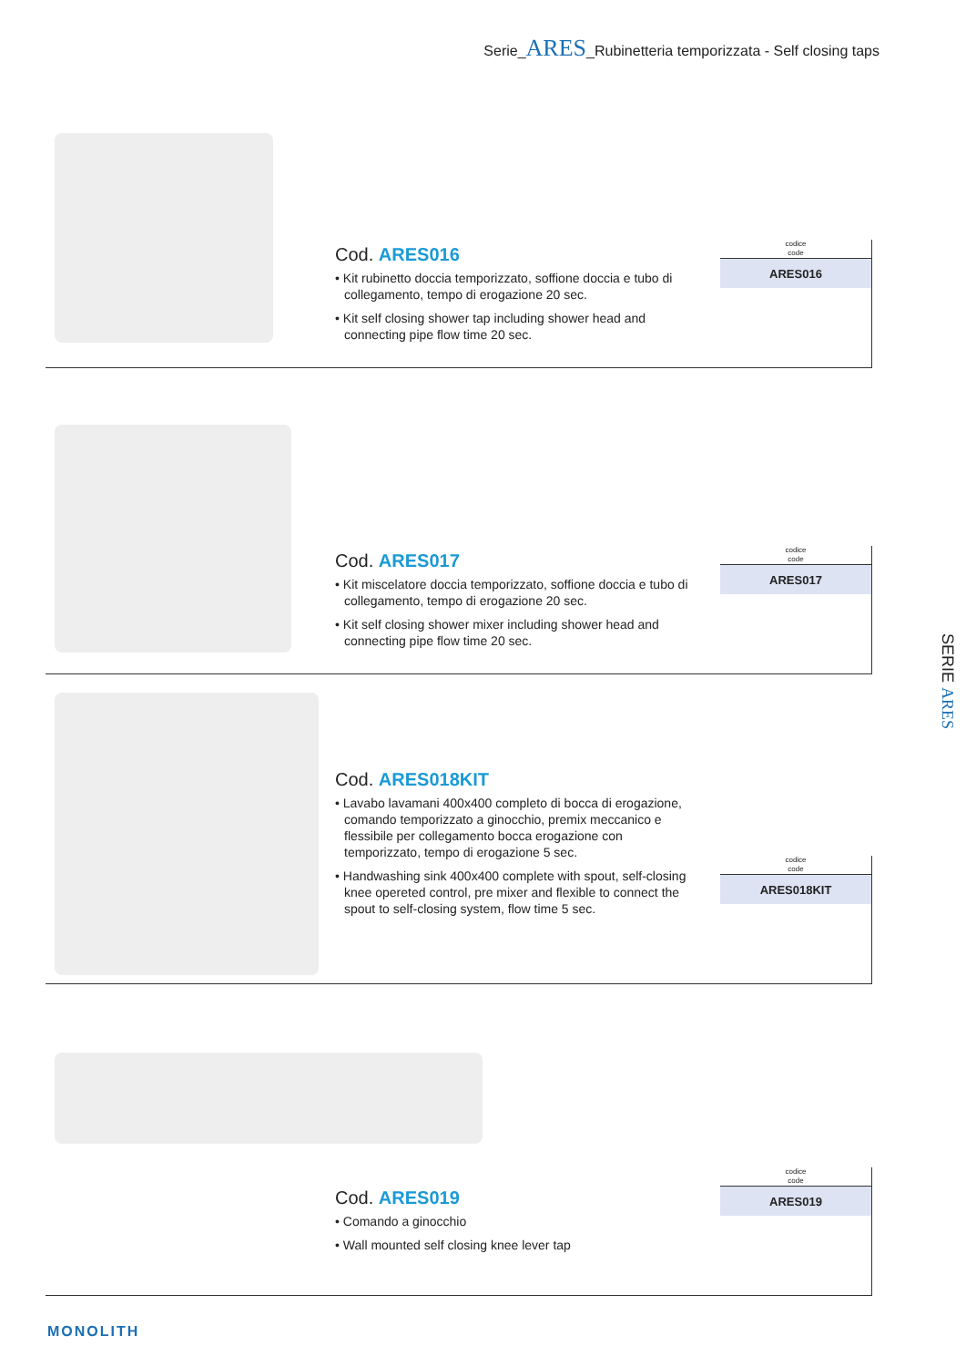Serie_ARES_Rubinetteria temporizzata - Self closing taps
Cod. ARES016
• Kit rubinetto doccia temporizzato, soffione doccia e tubo di collegamento, tempo di erogazione 20 sec.
• Kit self closing shower tap including shower head and connecting pipe flow time 20 sec.
codice
code
| ARES016 |
Cod. ARES017
• Kit miscelatore doccia temporizzato, soffione doccia e tubo di collegamento, tempo di erogazione 20 sec.
• Kit self closing shower mixer including shower head and connecting pipe flow time 20 sec.
codice
code
| ARES017 |
Cod. ARES018KIT
• Lavabo lavamani 400x400 completo di bocca di erogazione, comando temporizzato a ginocchio, premix meccanico e flessibile per collegamento bocca erogazione con temporizzato, tempo di erogazione 5 sec.
• Handwashing sink 400x400 complete with spout, self-closing knee opereted control, pre mixer and flexible to connect the spout to self-closing system, flow time 5 sec.
codice
code
| ARES018KIT |
Cod. ARES019
• Comando a ginocchio
• Wall mounted self closing knee lever tap
codice
code
| ARES019 |
SERIE ARES
MONOLITH